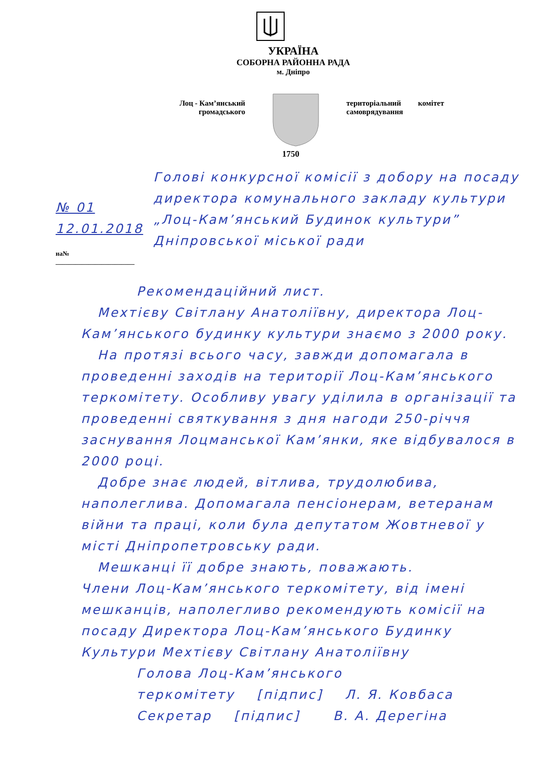УКРАЇНА
СОБОРНА РАЙОННА РАДА
м. Дніпро
Лоц - Кам’янський
громадського
територіальний комітет
самоврядування
1750
№ 01 12.01.2018
на№ ________________________
Голові конкурсної комісії з добору на посаду директора комунального закладу культури „Лоц-Кам’янський Будинок культури” Дніпровської міської ради
Рекомендаційний лист.
Мехтієву Світлану Анатоліївну, директора Лоц-Кам’янського будинку культури знаємо з 2000 року.
На протязі всього часу, завжди допомагала в проведенні заходів на території Лоц-Кам’янського теркомітету. Особливу увагу удiлила в організації та проведенні святкування з дня нагоди 250-річчя заснування Лоцманської Кам’янки, яке відбувалося в 2000 році.
Добре знає людей, вітлива, трудолюбива, наполеглива. Допомагала пенсіонерам, ветеранам війни та праці, коли була депутатом Жовтневої у місті Дніпропетровську ради.
Мешканці її добре знають, поважають.
Члени Лоц-Кам’янського теркомітету, від імені мешканців, наполегливо рекомендують комісії на посаду Директора Лоц-Кам’янського Будинку Культури Мехтієву Світлану Анатоліївну
Голова Лоц-Кам’янського
теркомітету [підпис] Л. Я. Ковбаса
Секретар [підпис] В. А. Дерегіна